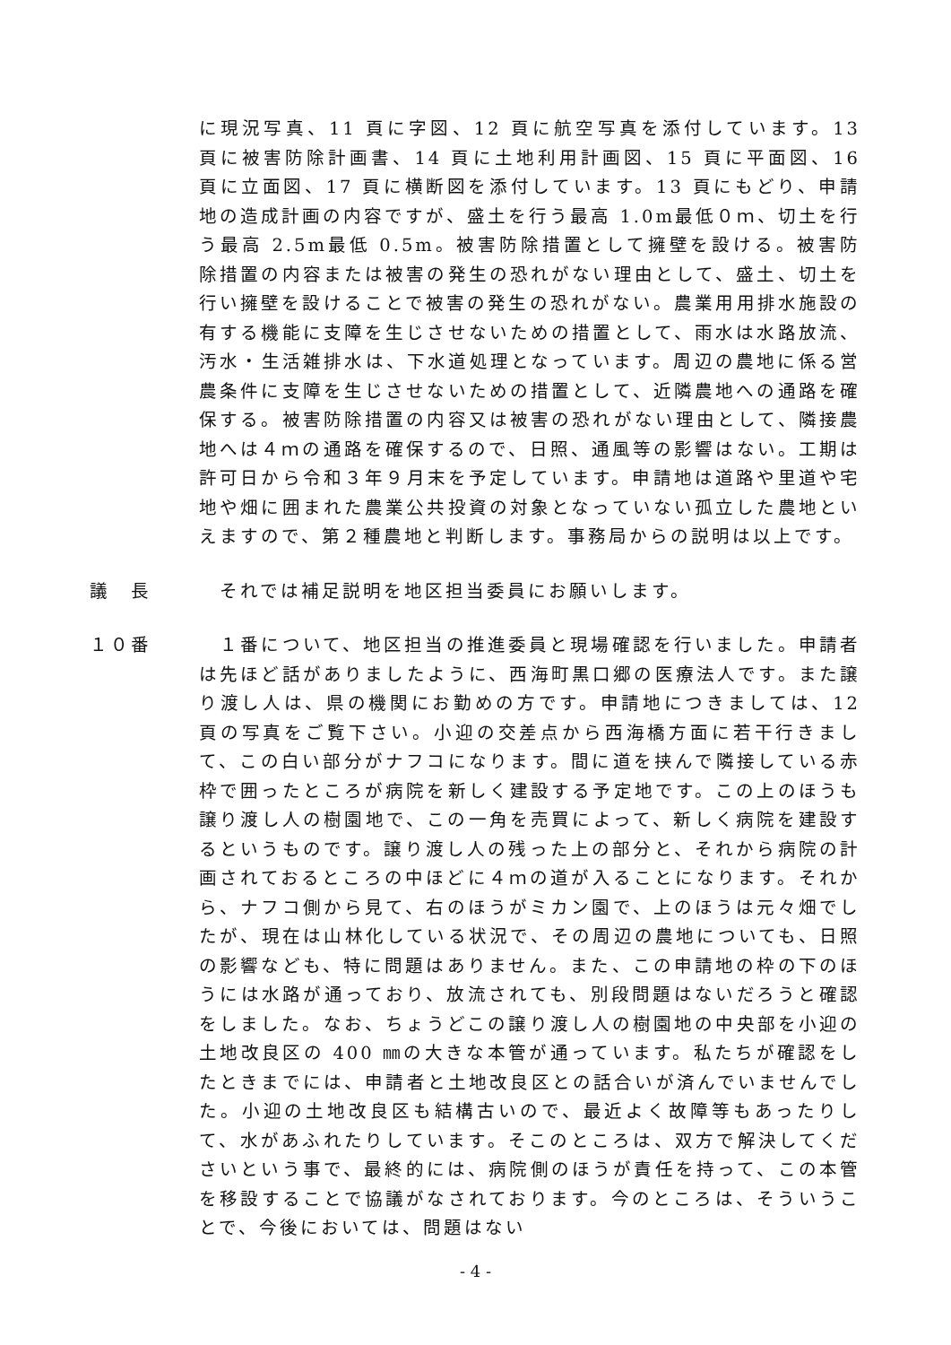に現況写真、11 頁に字図、12 頁に航空写真を添付しています。13 頁に被害防除計画書、14 頁に土地利用計画図、15 頁に平面図、16 頁に立面図、17 頁に横断図を添付しています。13 頁にもどり、申請地の造成計画の内容ですが、盛土を行う最高 1.0m最低０ｍ、切土を行う最高 2.5m最低 0.5m。被害防除措置として擁壁を設ける。被害防除措置の内容または被害の発生の恐れがない理由として、盛土、切土を行い擁壁を設けることで被害の発生の恐れがない。農業用用排水施設の有する機能に支障を生じさせないための措置として、雨水は水路放流、汚水・生活雑排水は、下水道処理となっています。周辺の農地に係る営農条件に支障を生じさせないための措置として、近隣農地への通路を確保する。被害防除措置の内容又は被害の恐れがない理由として、隣接農地へは４ｍの通路を確保するので、日照、通風等の影響はない。工期は許可日から令和３年９月末を予定しています。申請地は道路や里道や宅地や畑に囲まれた農業公共投資の対象となっていない孤立した農地といえますので、第２種農地と判断します。事務局からの説明は以上です。
議　長 　それでは補足説明を地区担当委員にお願いします。
１０番 　１番について、地区担当の推進委員と現場確認を行いました。申請者は先ほど話がありましたように、西海町黒口郷の医療法人です。また譲り渡し人は、県の機関にお勤めの方です。申請地につきましては、12 頁の写真をご覧下さい。小迎の交差点から西海橋方面に若干行きまして、この白い部分がナフコになります。間に道を挟んで隣接している赤枠で囲ったところが病院を新しく建設する予定地です。この上のほうも譲り渡し人の樹園地で、この一角を売買によって、新しく病院を建設するというものです。譲り渡し人の残った上の部分と、それから病院の計画されておるところの中ほどに４ｍの道が入ることになります。それから、ナフコ側から見て、右のほうがミカン園で、上のほうは元々畑でしたが、現在は山林化している状況で、その周辺の農地についても、日照の影響なども、特に問題はありません。また、この申請地の枠の下のほうには水路が通っており、放流されても、別段問題はないだろうと確認をしました。なお、ちょうどこの譲り渡し人の樹園地の中央部を小迎の土地改良区の 400 ㎜の大きな本管が通っています。私たちが確認をしたときまでには、申請者と土地改良区との話合いが済んでいませんでした。小迎の土地改良区も結構古いので、最近よく故障等もあったりして、水があふれたりしています。そこのところは、双方で解決してくださいという事で、最終的には、病院側のほうが責任を持って、この本管を移設することで協議がなされております。今のところは、そういうことで、今後においては、問題はない
- 4 -